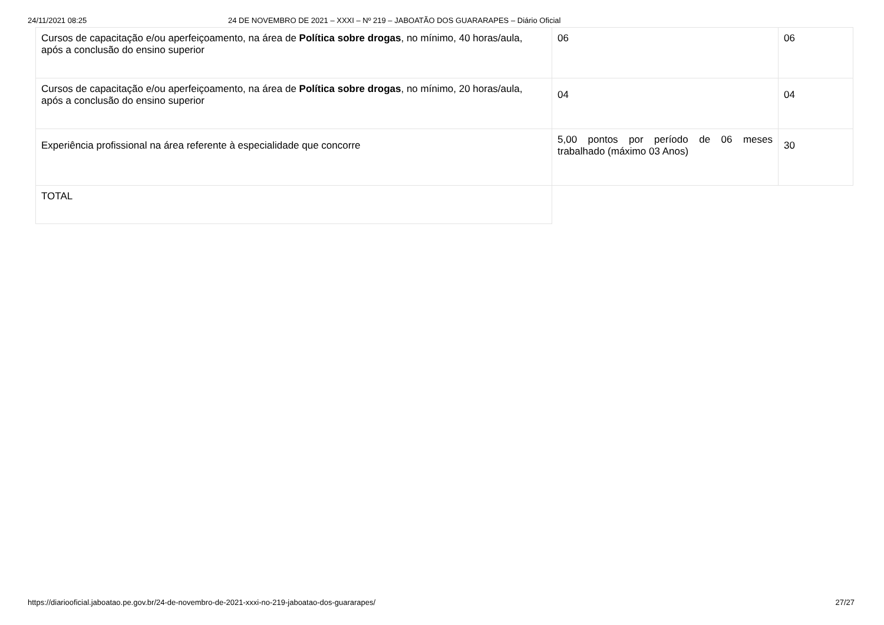24/11/2021 08:25 24 DE NOVEMBRO DE 2021 – XXXI – Nº 219 – JABOATÃO DOS GUARARAPES – Diário Oficial
| Cursos de capacitação e/ou aperfeiçoamento, na área de Política sobre drogas , no mínimo, 40 horas/aula, após a conclusão do ensino superior | 06 | 06 |
| Cursos de capacitação e/ou aperfeiçoamento, na área de Política sobre drogas , no mínimo, 20 horas/aula, após a conclusão do ensino superior | 04 | 04 |
| Experiência profissional na área referente à especialidade que concorre | 5,00 pontos por período de 06 meses trabalhado (máximo 03 Anos) | 30 |
| TOTAL | | |
https://diariooficial.jaboatao.pe.gov.br/24-de-novembro-de-2021-xxxi-no-219-jaboatao-dos-guararapes/ 27/27